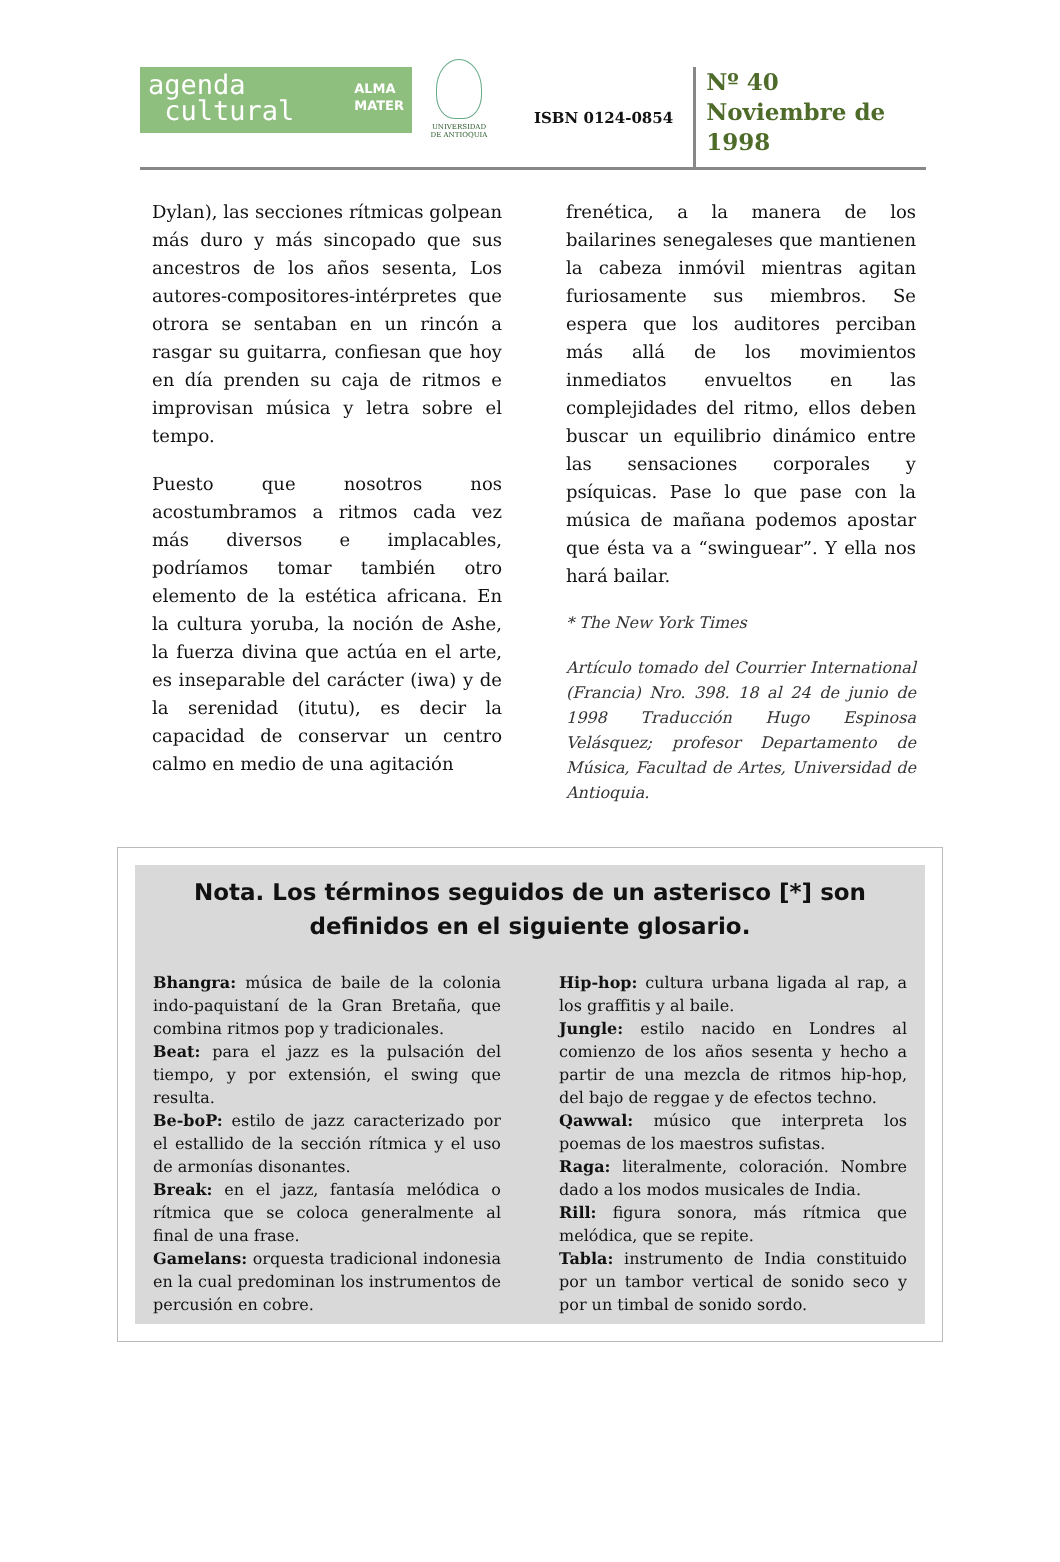agenda
cultural ALMA
MATER
UNIVERSIDAD
DE ANTIOQUIA
ISBN 0124-0854
Nº 40
Noviembre de
1998
Dylan), las secciones rítmicas golpean más duro y más sincopado que sus ancestros de los años sesenta, Los autores-compositores-intérpretes que otrora se sentaban en un rincón a rasgar su guitarra, confiesan que hoy en día prenden su caja de ritmos e improvisan música y letra sobre el tempo.
Puesto que nosotros nos acostumbramos a ritmos cada vez más diversos e implacables, podríamos tomar también otro elemento de la estética africana. En la cultura yoruba, la noción de Ashe, la fuerza divina que actúa en el arte, es inseparable del carácter (iwa) y de la serenidad (itutu), es decir la capacidad de conservar un centro calmo en medio de una agitación
frenética, a la manera de los bailarines senegaleses que mantienen la cabeza inmóvil mientras agitan furiosamente sus miembros. Se espera que los auditores perciban más allá de los movimientos inmediatos envueltos en las complejidades del ritmo, ellos deben buscar un equilibrio dinámico entre las sensaciones corporales y psíquicas. Pase lo que pase con la música de mañana podemos apostar que ésta va a “swinguear”. Y ella nos hará bailar.
* The New York Times
Artículo tomado del Courrier International (Francia) Nro. 398. 18 al 24 de junio de 1998 Traducción Hugo Espinosa Velásquez; profesor Departamento de Música, Facultad de Artes, Universidad de Antioquia.
Nota. Los términos seguidos de un asterisco [*] son definidos en el siguiente glosario.
Bhangra: música de baile de la colonia indo-paquistaní de la Gran Bretaña, que combina ritmos pop y tradicionales.
Beat: para el jazz es la pulsación del tiempo, y por extensión, el swing que resulta.
Be-boP: estilo de jazz caracterizado por el estallido de la sección rítmica y el uso de armonías disonantes.
Break: en el jazz, fantasía melódica o rítmica que se coloca generalmente al final de una frase.
Gamelans: orquesta tradicional indonesia en la cual predominan los instrumentos de percusión en cobre.
Hip-hop: cultura urbana ligada al rap, a los graffitis y al baile.
Jungle: estilo nacido en Londres al comienzo de los años sesenta y hecho a partir de una mezcla de ritmos hip-hop, del bajo de reggae y de efectos techno.
Qawwal: músico que interpreta los poemas de los maestros sufistas.
Raga: literalmente, coloración. Nombre dado a los modos musicales de India.
Rill: figura sonora, más rítmica que melódica, que se repite.
Tabla: instrumento de India constituido por un tambor vertical de sonido seco y por un timbal de sonido sordo.